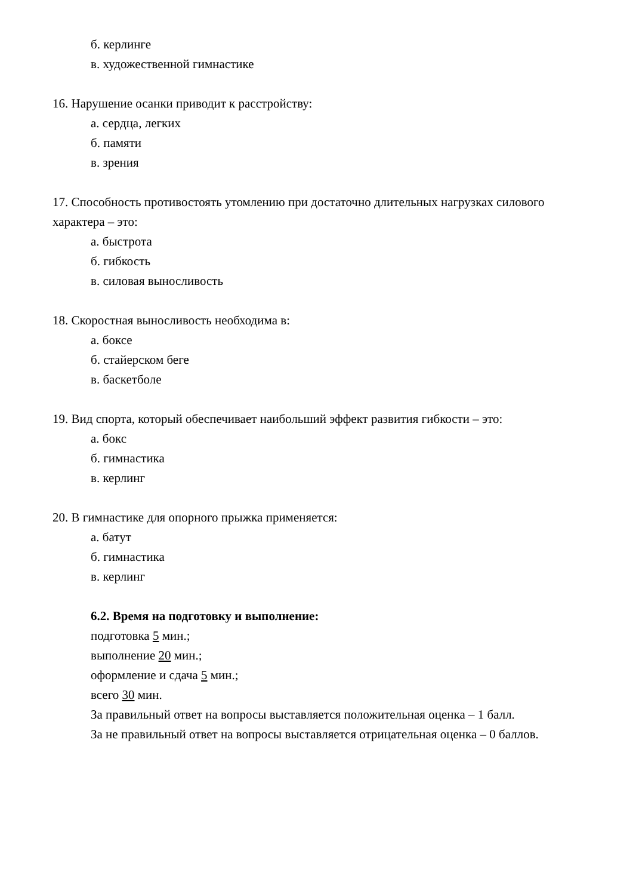б. керлинге
в. художественной гимнастике
16. Нарушение осанки приводит к расстройству:
а. сердца, легких
б. памяти
в. зрения
17. Способность противостоять утомлению при достаточно длительных нагрузках силового характера – это:
а. быстрота
б. гибкость
в. силовая выносливость
18. Скоростная выносливость необходима в:
а. боксе
б. стайерском беге
в. баскетболе
19. Вид спорта, который обеспечивает наибольший эффект развития гибкости – это:
а. бокс
б. гимнастика
в. керлинг
20. В гимнастике для опорного прыжка применяется:
а. батут
б. гимнастика
в. керлинг
6.2. Время на подготовку и выполнение:
подготовка 5 мин.;
выполнение 20 мин.;
оформление и сдача 5 мин.;
всего 30 мин.
За правильный ответ на вопросы выставляется положительная оценка – 1 балл.
За не правильный ответ на вопросы выставляется отрицательная оценка – 0 баллов.